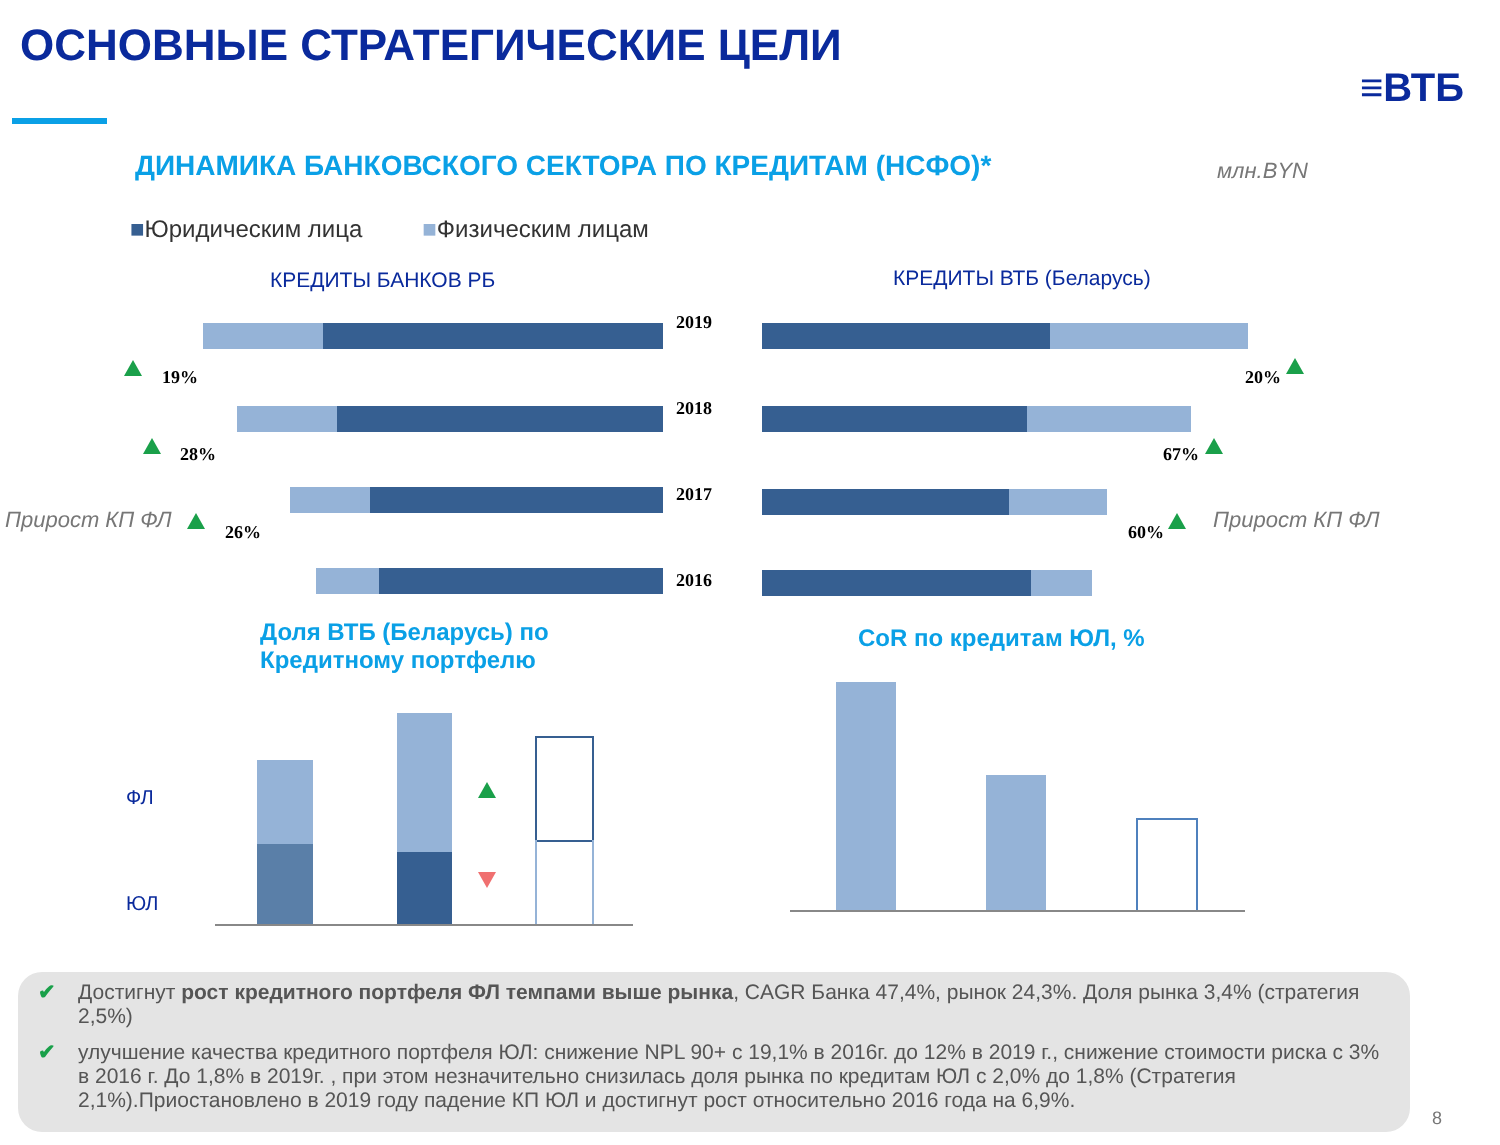ОСНОВНЫЕ СТРАТЕГИЧЕСКИЕ ЦЕЛИ
≡ВТБ
ДИНАМИКА БАНКОВСКОГО СЕКТОРА ПО КРЕДИТАМ (НСФО)*
млн.BYN
■Юридическим лица ■Физическим лицам
КРЕДИТЫ БАНКОВ РБ КРЕДИТЫ ВТБ (Беларусь)
2019
2018
2017
2016
19%
28%
Прирост КП ФЛ 26%
20%
67%
60% Прирост КП ФЛ
Доля ВТБ (Беларусь) по Кредитному портфелю
CoR по кредитам ЮЛ, %
ФЛ
ЮЛ
✔ Достигнут рост кредитного портфеля ФЛ темпами выше рынка, CAGR Банка 47,4%, рынок 24,3%. Доля рынка 3,4% (стратегия 2,5%)
✔ улучшение качества кредитного портфеля ЮЛ: снижение NPL 90+ с 19,1% в 2016г. до 12% в 2019 г., снижение стоимости риска с 3% в 2016 г. До 1,8% в 2019г. , при этом незначительно снизилась доля рынка по кредитам ЮЛ с 2,0% до 1,8% (Стратегия 2,1%).Приостановлено в 2019 году падение КП ЮЛ и достигнут рост относительно 2016 года на 6,9%.
8